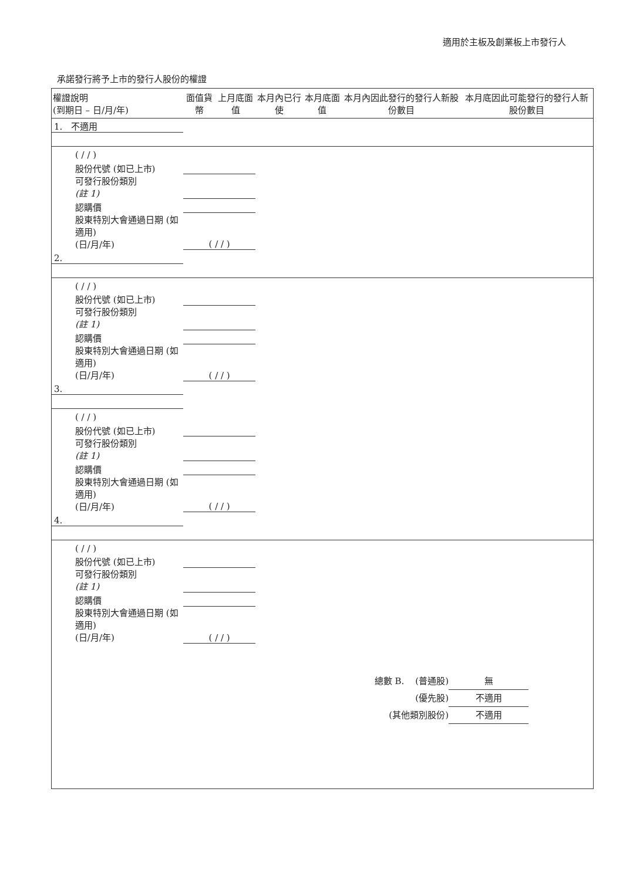適用於主板及創業板上市發行人
承諾發行將予上市的發行人股份的權證
| 權證說明 (到期日 – 日/月/年) | 面值貨幣 | 上月底面值 | 本月內已行使 | 本月底面值 | 本月內因此發行的發行人新股份數目 | 本月底因此可能發行的發行人新股份數目 |
| --- | --- | --- | --- | --- | --- | --- |
| 1. 不適用 | | | | | | |
| ( / / ) | | | | | | |
| 股份代號 (如已上市) | | | | | | |
| 可發行股份類別 (註 1) | | | | | | |
| 認購價 | | | | | | |
| 股東特別大會通過日期 (如適用) (日/月/年) | ( / / ) | | | | | |
| 2. | | | | | | |
| ( / / ) | | | | | | |
| 股份代號 (如已上市) | | | | | | |
| 可發行股份類別 (註 1) | | | | | | |
| 認購價 | | | | | | |
| 股東特別大會通過日期 (如適用) (日/月/年) | ( / / ) | | | | | |
| 3. | | | | | | |
| ( / / ) | | | | | | |
| 股份代號 (如已上市) | | | | | | |
| 可發行股份類別 (註 1) | | | | | | |
| 認購價 | | | | | | |
| 股東特別大會通過日期 (如適用) (日/月/年) | ( / / ) | | | | | |
| 4. | | | | | | |
| ( / / ) | | | | | | |
| 股份代號 (如已上市) | | | | | | |
| 可發行股份類別 (註 1) | | | | | | |
| 認購價 | | | | | | |
| 股東特別大會通過日期 (如適用) (日/月/年) | ( / / ) | | | | | |
總數 B. (普通股) 無
(優先股) 不適用
(其他類別股份) 不適用